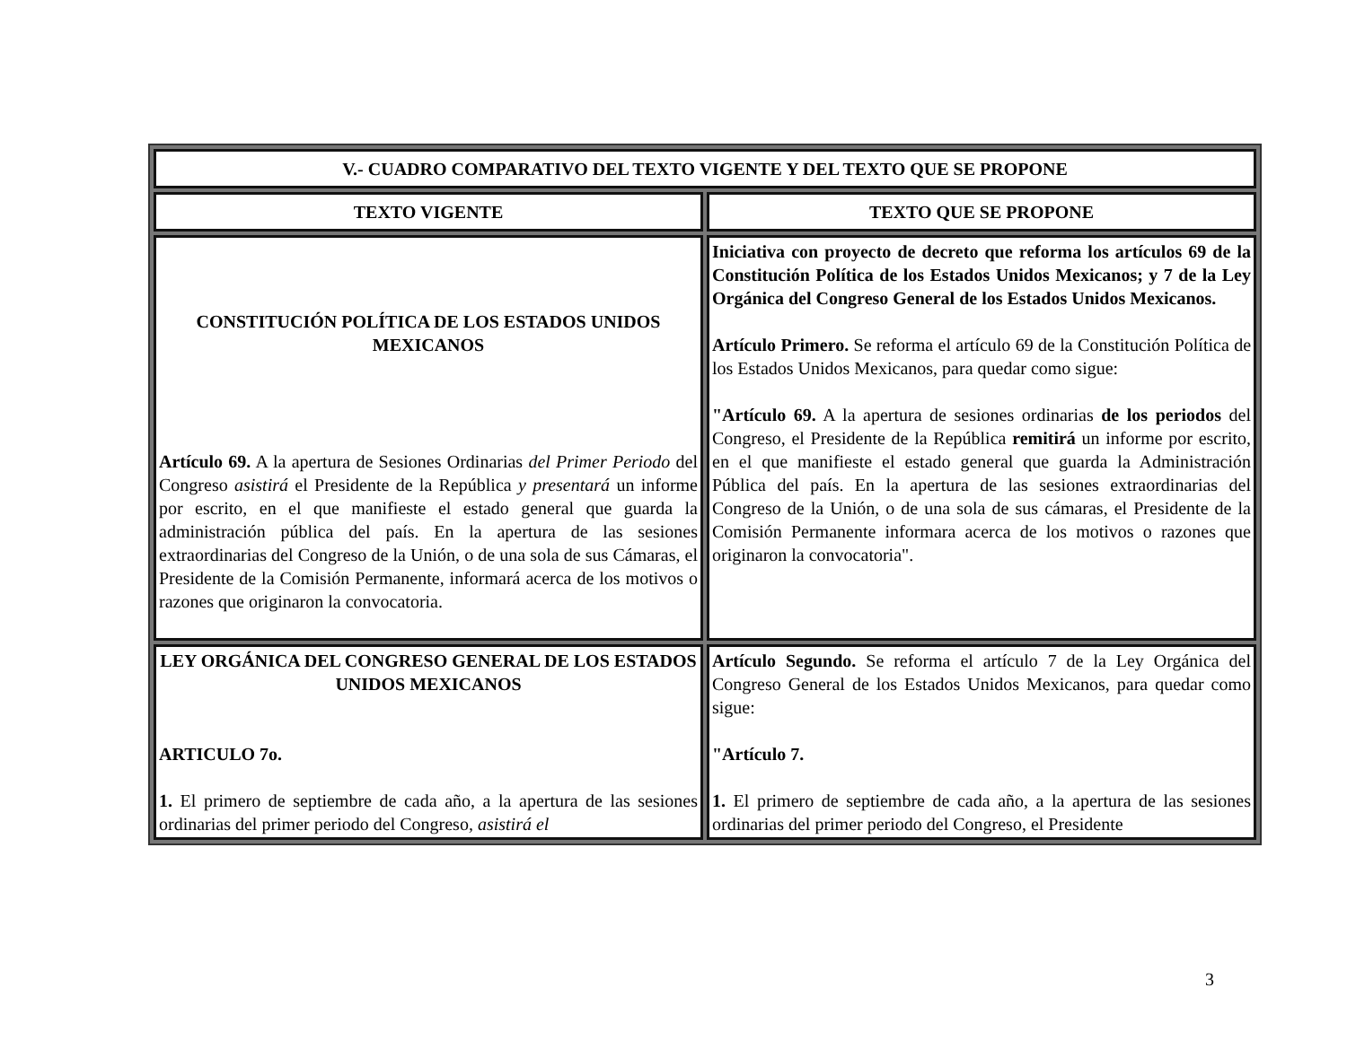| V.- CUADRO COMPARATIVO DEL TEXTO VIGENTE Y DEL TEXTO QUE SE PROPONE | |
| --- | --- |
| TEXTO VIGENTE | TEXTO QUE SE PROPONE |
| CONSTITUCIÓN POLÍTICA DE LOS ESTADOS UNIDOS MEXICANOS Artículo 69. A la apertura de Sesiones Ordinarias del Primer Periodo del Congreso asistirá el Presidente de la República y presentará un informe por escrito, en el que manifieste el estado general que guarda la administración pública del país. En la apertura de las sesiones extraordinarias del Congreso de la Unión, o de una sola de sus Cámaras, el Presidente de la Comisión Permanente, informará acerca de los motivos o razones que originaron la convocatoria. | Iniciativa con proyecto de decreto que reforma los artículos 69 de la Constitución Política de los Estados Unidos Mexicanos; y 7 de la Ley Orgánica del Congreso General de los Estados Unidos Mexicanos. Artículo Primero. Se reforma el artículo 69 de la Constitución Política de los Estados Unidos Mexicanos, para quedar como sigue: "Artículo 69. A la apertura de sesiones ordinarias de los periodos del Congreso, el Presidente de la República remitirá un informe por escrito, en el que manifieste el estado general que guarda la Administración Pública del país. En la apertura de las sesiones extraordinarias del Congreso de la Unión, o de una sola de sus cámaras, el Presidente de la Comisión Permanente informara acerca de los motivos o razones que originaron la convocatoria". |
| LEY ORGÁNICA DEL CONGRESO GENERAL DE LOS ESTADOS UNIDOS MEXICANOS ARTICULO 7o. 1. El primero de septiembre de cada año, a la apertura de las sesiones ordinarias del primer periodo del Congreso , asistirá el | Artículo Segundo. Se reforma el artículo 7 de la Ley Orgánica del Congreso General de los Estados Unidos Mexicanos, para quedar como sigue: "Artículo 7. 1. El primero de septiembre de cada año, a la apertura de las sesiones ordinarias del primer periodo del Congreso, el Presidente |
3